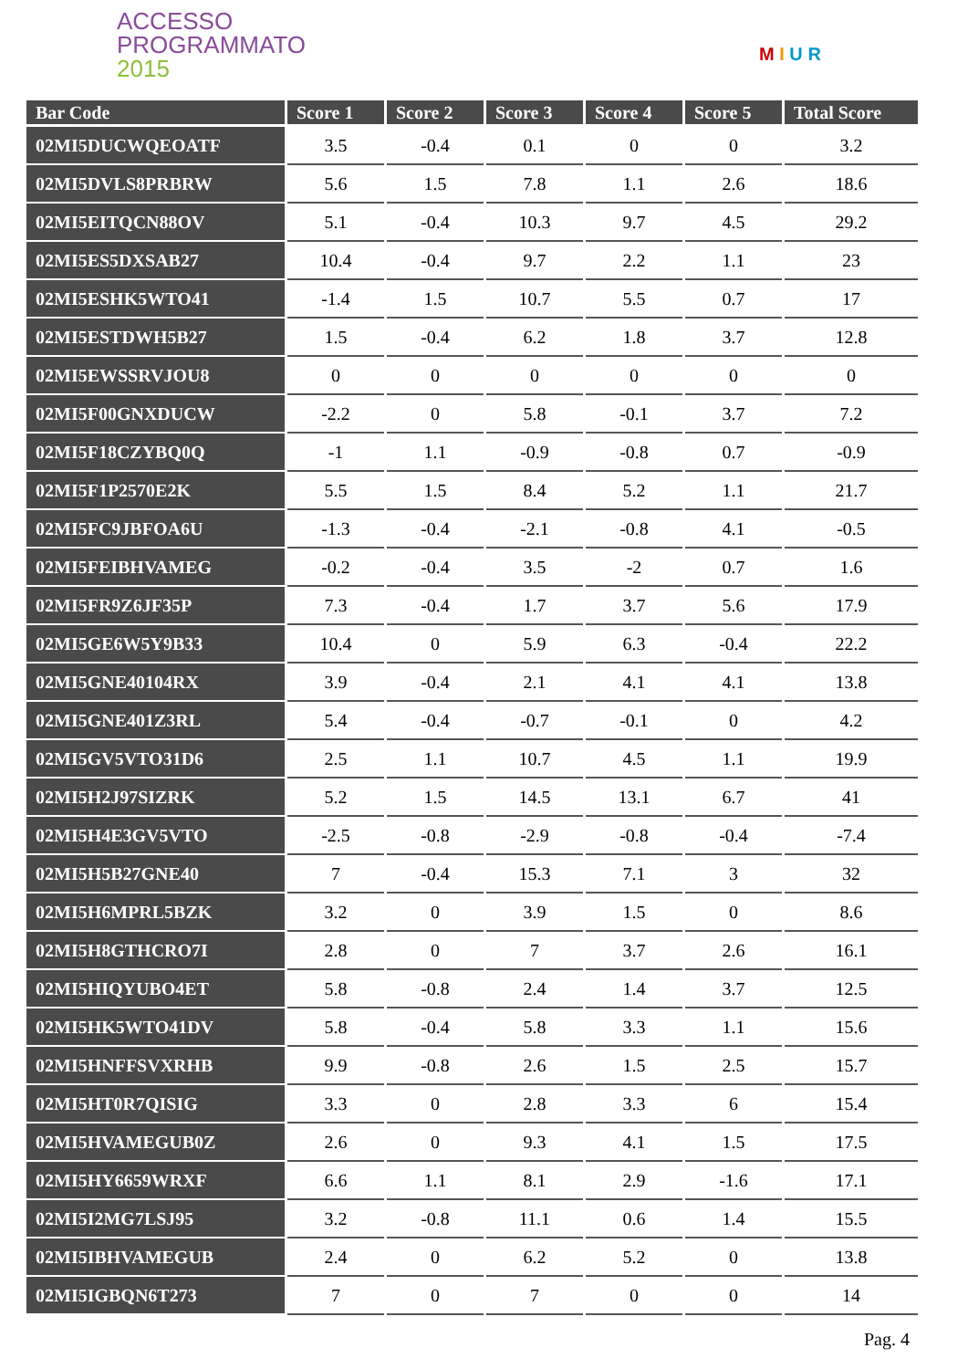ACCESSO
PROGRAMMATO
2015
M I U R
| Bar Code | Score 1 | Score 2 | Score 3 | Score 4 | Score 5 | Total Score |
| --- | --- | --- | --- | --- | --- | --- |
| 02MI5DUCWQEOATF | 3.5 | -0.4 | 0.1 | 0 | 0 | 3.2 |
| 02MI5DVLS8PRBRW | 5.6 | 1.5 | 7.8 | 1.1 | 2.6 | 18.6 |
| 02MI5EITQCN88OV | 5.1 | -0.4 | 10.3 | 9.7 | 4.5 | 29.2 |
| 02MI5ES5DXSAB27 | 10.4 | -0.4 | 9.7 | 2.2 | 1.1 | 23 |
| 02MI5ESHK5WTO41 | -1.4 | 1.5 | 10.7 | 5.5 | 0.7 | 17 |
| 02MI5ESTDWH5B27 | 1.5 | -0.4 | 6.2 | 1.8 | 3.7 | 12.8 |
| 02MI5EWSSRVJOU8 | 0 | 0 | 0 | 0 | 0 | 0 |
| 02MI5F00GNXDUCW | -2.2 | 0 | 5.8 | -0.1 | 3.7 | 7.2 |
| 02MI5F18CZYBQ0Q | -1 | 1.1 | -0.9 | -0.8 | 0.7 | -0.9 |
| 02MI5F1P2570E2K | 5.5 | 1.5 | 8.4 | 5.2 | 1.1 | 21.7 |
| 02MI5FC9JBFOA6U | -1.3 | -0.4 | -2.1 | -0.8 | 4.1 | -0.5 |
| 02MI5FEIBHVAMEG | -0.2 | -0.4 | 3.5 | -2 | 0.7 | 1.6 |
| 02MI5FR9Z6JF35P | 7.3 | -0.4 | 1.7 | 3.7 | 5.6 | 17.9 |
| 02MI5GE6W5Y9B33 | 10.4 | 0 | 5.9 | 6.3 | -0.4 | 22.2 |
| 02MI5GNE40104RX | 3.9 | -0.4 | 2.1 | 4.1 | 4.1 | 13.8 |
| 02MI5GNE401Z3RL | 5.4 | -0.4 | -0.7 | -0.1 | 0 | 4.2 |
| 02MI5GV5VTO31D6 | 2.5 | 1.1 | 10.7 | 4.5 | 1.1 | 19.9 |
| 02MI5H2J97SIZRK | 5.2 | 1.5 | 14.5 | 13.1 | 6.7 | 41 |
| 02MI5H4E3GV5VTO | -2.5 | -0.8 | -2.9 | -0.8 | -0.4 | -7.4 |
| 02MI5H5B27GNE40 | 7 | -0.4 | 15.3 | 7.1 | 3 | 32 |
| 02MI5H6MPRL5BZK | 3.2 | 0 | 3.9 | 1.5 | 0 | 8.6 |
| 02MI5H8GTHCRO7I | 2.8 | 0 | 7 | 3.7 | 2.6 | 16.1 |
| 02MI5HIQYUBO4ET | 5.8 | -0.8 | 2.4 | 1.4 | 3.7 | 12.5 |
| 02MI5HK5WTO41DV | 5.8 | -0.4 | 5.8 | 3.3 | 1.1 | 15.6 |
| 02MI5HNFFSVXRHB | 9.9 | -0.8 | 2.6 | 1.5 | 2.5 | 15.7 |
| 02MI5HT0R7QISIG | 3.3 | 0 | 2.8 | 3.3 | 6 | 15.4 |
| 02MI5HVAMEGUB0Z | 2.6 | 0 | 9.3 | 4.1 | 1.5 | 17.5 |
| 02MI5HY6659WRXF | 6.6 | 1.1 | 8.1 | 2.9 | -1.6 | 17.1 |
| 02MI5I2MG7LSJ95 | 3.2 | -0.8 | 11.1 | 0.6 | 1.4 | 15.5 |
| 02MI5IBHVAMEGUB | 2.4 | 0 | 6.2 | 5.2 | 0 | 13.8 |
| 02MI5IGBQN6T273 | 7 | 0 | 7 | 0 | 0 | 14 |
Pag. 4